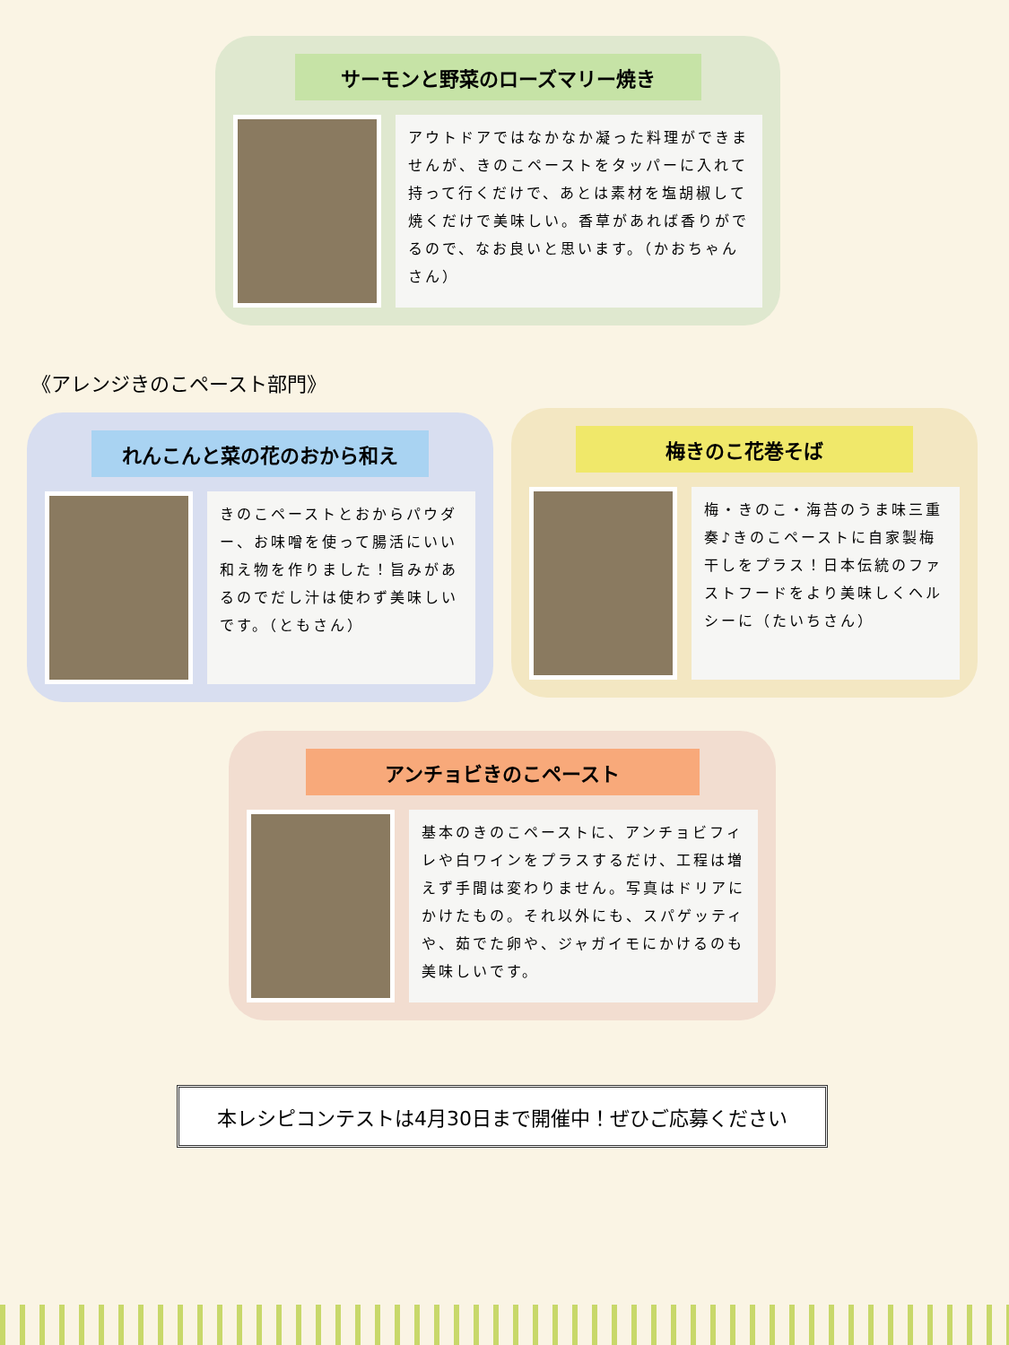サーモンと野菜のローズマリー焼き
アウトドアではなかなか凝った料理ができませんが、きのこペーストをタッパーに入れて持って行くだけで、あとは素材を塩胡椒して焼くだけで美味しい。香草があれば香りがでるので、なお良いと思います。（かおちゃんさん）
《アレンジきのこペースト部門》
れんこんと菜の花のおから和え
きのこペーストとおからパウダー、お味噌を使って腸活にいい和え物を作りました！旨みがあるのでだし汁は使わず美味しいです。（ともさん）
梅きのこ花巻そば
梅・きのこ・海苔のうま味三重奏♪きのこペーストに自家製梅干しをプラス！日本伝統のファストフードをより美味しくヘルシーに（たいちさん）
アンチョビきのこペースト
基本のきのこペーストに、アンチョビフィレや白ワインをプラスするだけ、工程は増えず手間は変わりません。写真はドリアにかけたもの。それ以外にも、スパゲッティや、茹でた卵や、ジャガイモにかけるのも美味しいです。
本レシピコンテストは4月30日まで開催中！ぜひご応募ください